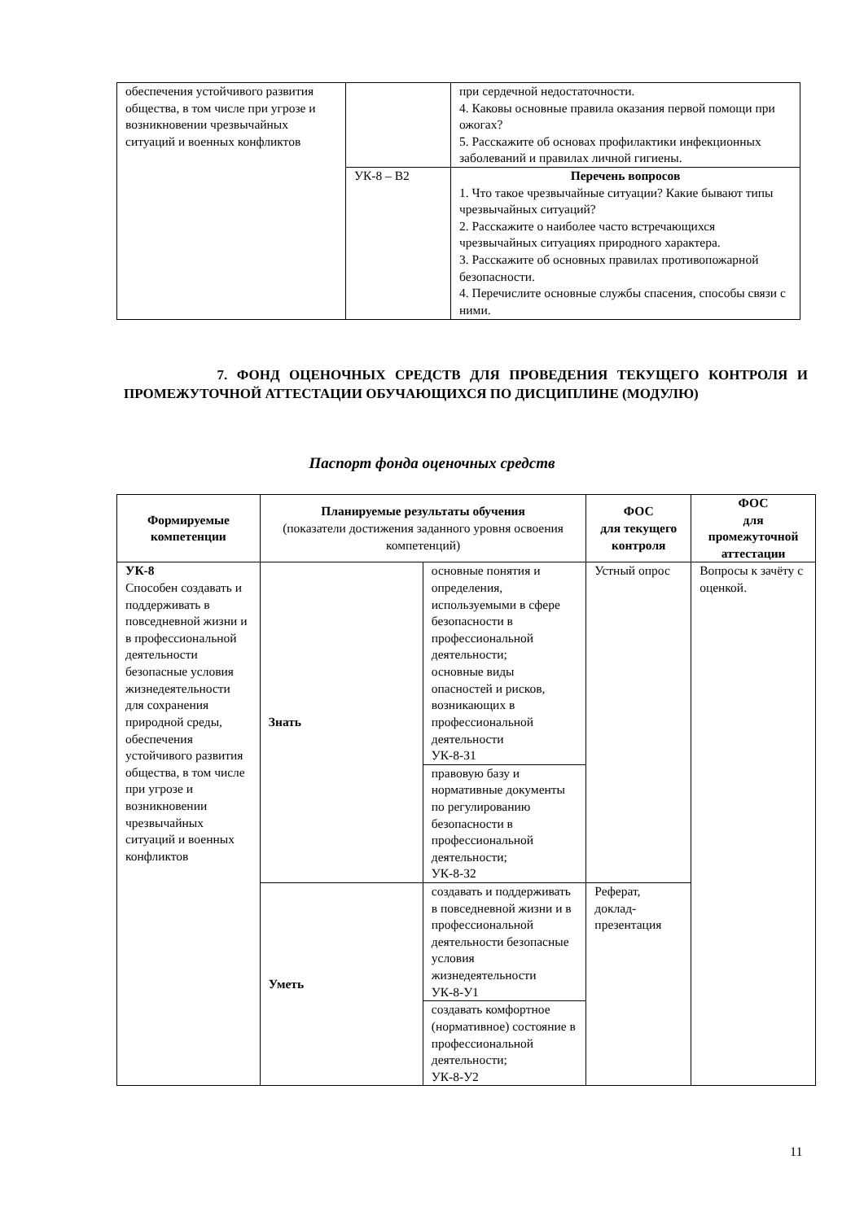| обеспечения устойчивого развития общества, в том числе при угрозе и возникновении чрезвычайных ситуаций и военных конфликтов | | при сердечной недостаточности. 4. Каковы основные правила оказания первой помощи при ожогах? 5. Расскажите об основах профилактики инфекционных заболеваний и правилах личной гигиены. |
| | УК-8 – В2 | Перечень вопросов 1. Что такое чрезвычайные ситуации? Какие бывают типы чрезвычайных ситуаций? 2. Расскажите о наиболее часто встречающихся чрезвычайных ситуациях природного характера. 3. Расскажите об основных правилах противопожарной безопасности. 4. Перечислите основные службы спасения, способы связи с ними. |
7. ФОНД ОЦЕНОЧНЫХ СРЕДСТВ ДЛЯ ПРОВЕДЕНИЯ ТЕКУЩЕГО КОНТРОЛЯ И ПРОМЕЖУТОЧНОЙ АТТЕСТАЦИИ ОБУЧАЮЩИХСЯ ПО ДИСЦИПЛИНЕ (МОДУЛЮ)
Паспорт фонда оценочных средств
| Формируемые компетенции | Планируемые результаты обучения (показатели достижения заданного уровня освоения компетенций) | | ФОС для текущего контроля | ФОС для промежуточной аттестации |
| --- | --- | --- | --- | --- |
| УК-8 Способен создавать и поддерживать в повседневной жизни и в профессиональной деятельности безопасные условия жизнедеятельности для сохранения природной среды, обеспечения устойчивого развития общества, в том числе при угрозе и возникновении чрезвычайных ситуаций и военных конфликтов | Знать | основные понятия и определения, используемыми в сфере безопасности в профессиональной деятельности; основные виды опасностей и рисков, возникающих в профессиональной деятельности УК-8-З1 | Устный опрос | Вопросы к зачёту с оценкой. |
| | | правовую базу и нормативные документы по регулированию безопасности в профессиональной деятельности; УК-8-З2 | | |
| | Уметь | создавать и поддерживать в повседневной жизни и в профессиональной деятельности безопасные условия жизнедеятельности УК-8-У1 | Реферат, доклад-презентация | |
| | | создавать комфортное (нормативное) состояние в профессиональной деятельности; УК-8-У2 | | |
11